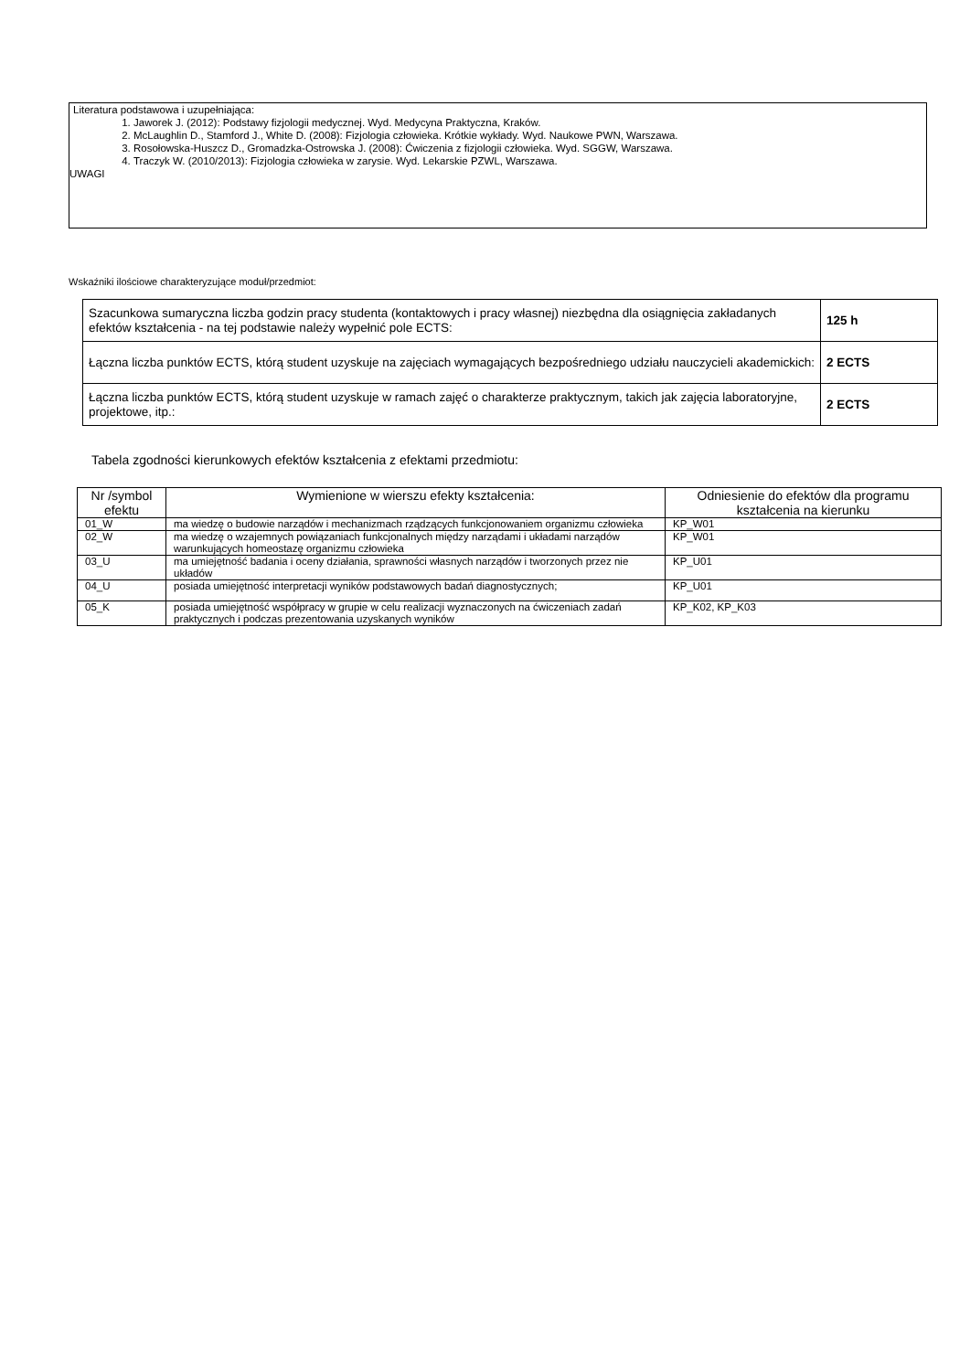Literatura podstawowa i uzupełniająca:
1. Jaworek J. (2012): Podstawy fizjologii medycznej. Wyd. Medycyna Praktyczna, Kraków.
2. McLaughlin D., Stamford J., White D. (2008): Fizjologia człowieka. Krótkie wykłady. Wyd. Naukowe PWN, Warszawa.
3. Rosołowska-Huszcz D., Gromadzka-Ostrowska J. (2008): Ćwiczenia z fizjologii człowieka. Wyd. SGGW, Warszawa.
4. Traczyk W. (2010/2013): Fizjologia człowieka w zarysie. Wyd. Lekarskie PZWL, Warszawa.
UWAGI
Wskaźniki ilościowe charakteryzujące moduł/przedmiot:
| Szacunkowa sumaryczna liczba godzin pracy studenta (kontaktowych i pracy własnej) niezbędna dla osiągnięcia zakładanych efektów kształcenia - na tej podstawie należy wypełnić pole ECTS: | 125 h |
| Łączna liczba punktów ECTS, którą student uzyskuje na zajęciach wymagających bezpośredniego udziału nauczycieli akademickich: | 2 ECTS |
| Łączna liczba punktów ECTS, którą student uzyskuje w ramach zajęć o charakterze praktycznym, takich jak zajęcia laboratoryjne, projektowe, itp.: | 2 ECTS |
Tabela zgodności kierunkowych efektów kształcenia z efektami przedmiotu:
| Nr /symbol efektu | Wymienione w wierszu efekty kształcenia: | Odniesienie do efektów dla programu kształcenia na kierunku |
| --- | --- | --- |
| 01_W | ma wiedzę o budowie narządów i mechanizmach rządzących funkcjonowaniem organizmu człowieka | KP_W01 |
| 02_W | ma wiedzę o wzajemnych powiązaniach funkcjonalnych między narządami i układami narządów warunkujących homeostazę organizmu człowieka | KP_W01 |
| 03_U | ma umiejętność badania i oceny działania, sprawności własnych narządów i tworzonych przez nie układów | KP_U01 |
| 04_U | posiada umiejętność interpretacji wyników podstawowych badań diagnostycznych; | KP_U01 |
| 05_K | posiada umiejętność współpracy w grupie w celu realizacji wyznaczonych na ćwiczeniach zadań praktycznych i podczas prezentowania uzyskanych wyników | KP_K02, KP_K03 |